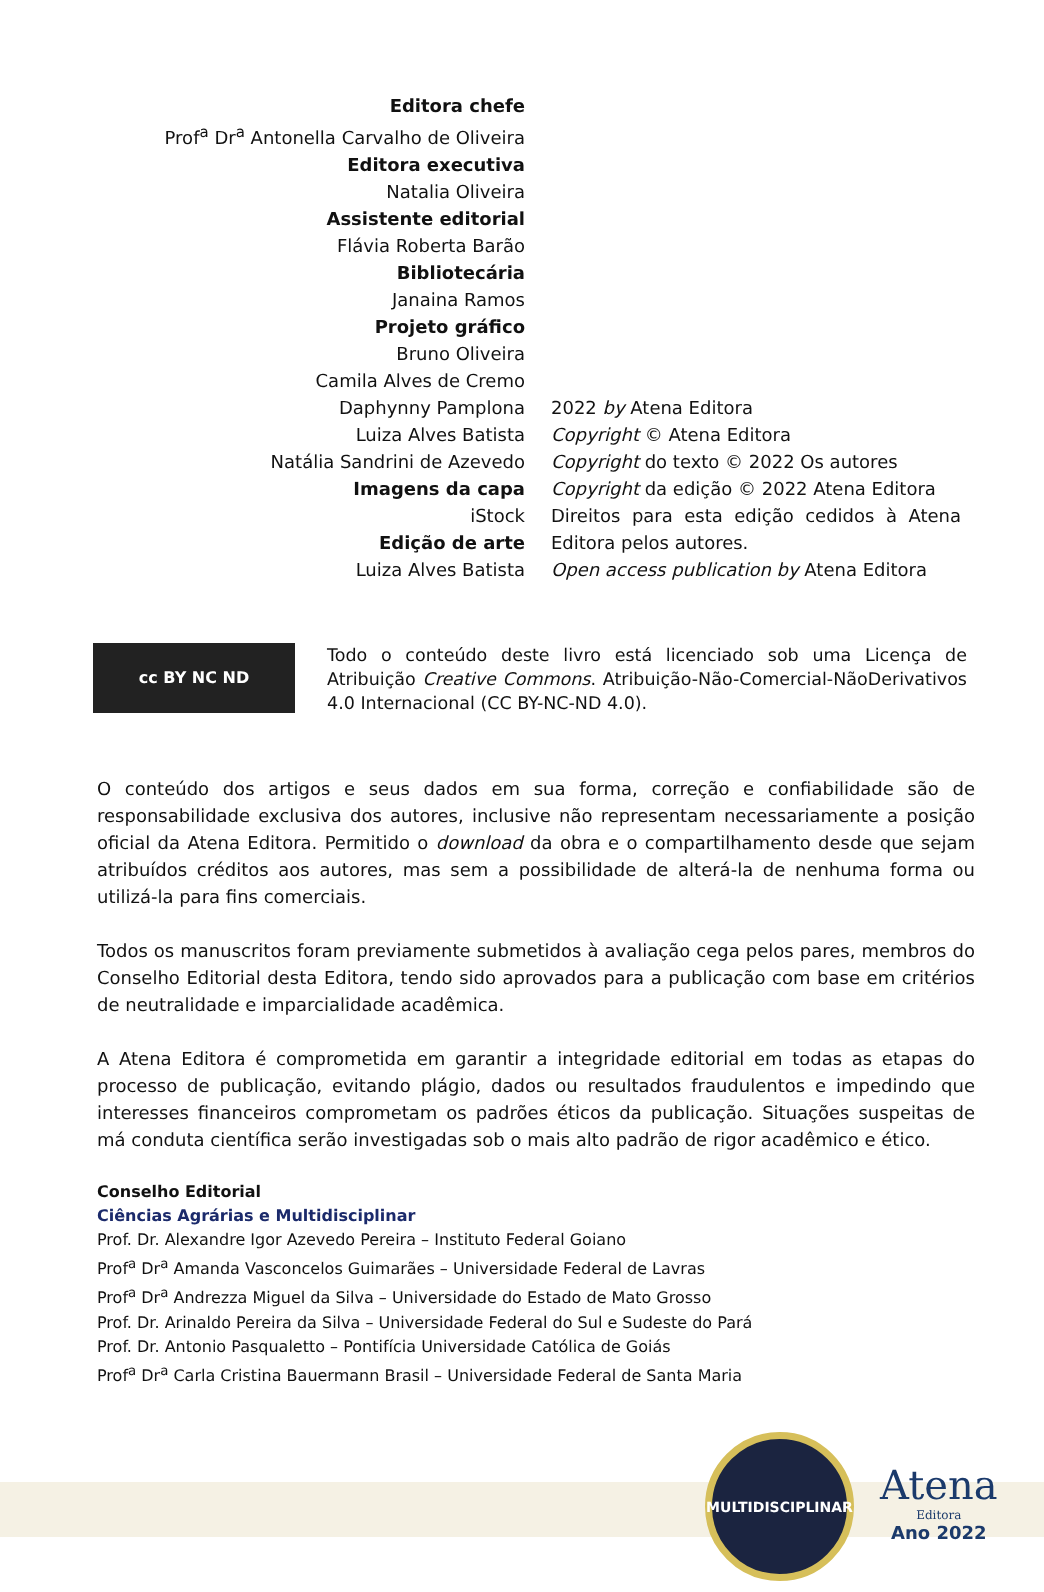Editora chefe
Prof<sup>a</sup> Dr<sup>a</sup> Antonella Carvalho de Oliveira
Editora executiva
Natalia Oliveira
Assistente editorial
Flávia Roberta Barão
Bibliotecária
Janaina Ramos
Projeto gráfico
Bruno Oliveira
Camila Alves de Cremo
Daphynny Pamplona
Luiza Alves Batista
Natália Sandrini de Azevedo
Imagens da capa
iStock
Edição de arte
Luiza Alves Batista
2022 by Atena Editora
Copyright © Atena Editora
Copyright do texto © 2022 Os autores
Copyright da edição © 2022 Atena Editora
Direitos para esta edição cedidos à Atena Editora pelos autores.
Open access publication by Atena Editora
cc BY NC ND
Todo o conteúdo deste livro está licenciado sob uma Licença de Atribuição Creative Commons. Atribuição-Não-Comercial-NãoDerivativos 4.0 Internacional (CC BY-NC-ND 4.0).
O conteúdo dos artigos e seus dados em sua forma, correção e confiabilidade são de responsabilidade exclusiva dos autores, inclusive não representam necessariamente a posição oficial da Atena Editora. Permitido o download da obra e o compartilhamento desde que sejam atribuídos créditos aos autores, mas sem a possibilidade de alterá-la de nenhuma forma ou utilizá-la para fins comerciais.
Todos os manuscritos foram previamente submetidos à avaliação cega pelos pares, membros do Conselho Editorial desta Editora, tendo sido aprovados para a publicação com base em critérios de neutralidade e imparcialidade acadêmica.
A Atena Editora é comprometida em garantir a integridade editorial em todas as etapas do processo de publicação, evitando plágio, dados ou resultados fraudulentos e impedindo que interesses financeiros comprometam os padrões éticos da publicação. Situações suspeitas de má conduta científica serão investigadas sob o mais alto padrão de rigor acadêmico e ético.
Conselho Editorial
Ciências Agrárias e Multidisciplinar
Prof. Dr. Alexandre Igor Azevedo Pereira – Instituto Federal Goiano
Prof<sup>a</sup> Dr<sup>a</sup> Amanda Vasconcelos Guimarães – Universidade Federal de Lavras
Prof<sup>a</sup> Dr<sup>a</sup> Andrezza Miguel da Silva – Universidade do Estado de Mato Grosso
Prof. Dr. Arinaldo Pereira da Silva – Universidade Federal do Sul e Sudeste do Pará
Prof. Dr. Antonio Pasqualetto – Pontifícia Universidade Católica de Goiás
Prof<sup>a</sup> Dr<sup>a</sup> Carla Cristina Bauermann Brasil – Universidade Federal de Santa Maria
MULTIDISCIPLINAR
Atena
Editora
Ano 2022